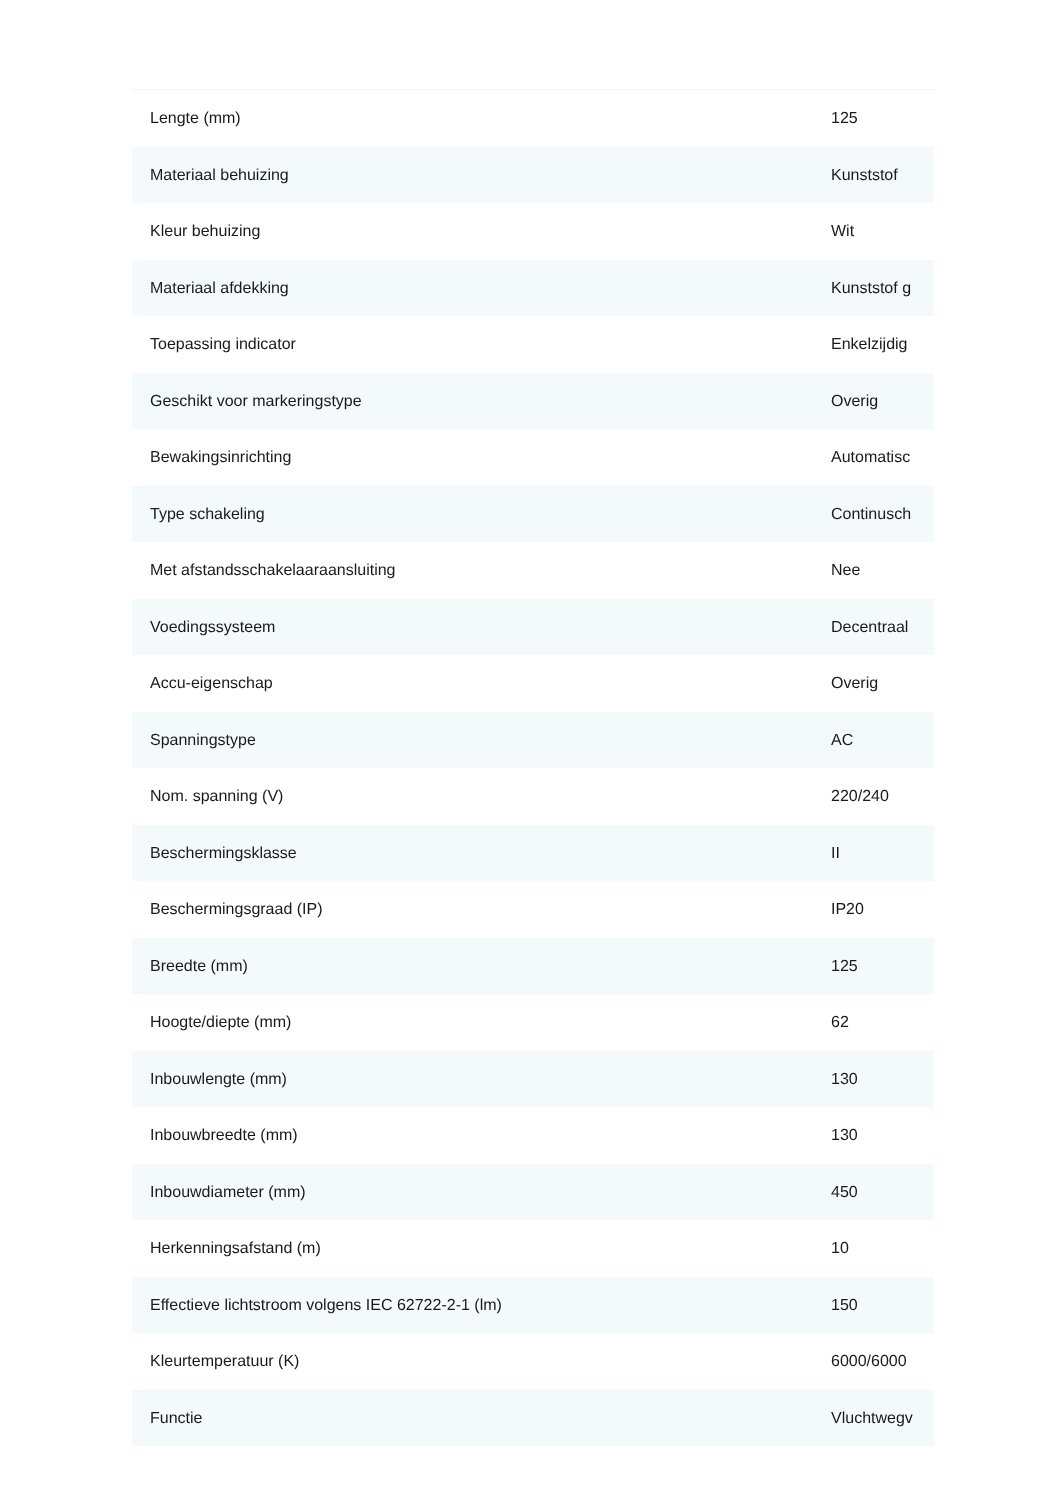| Lengte (mm) | 125 |
| Materiaal behuizing | Kunststof |
| Kleur behuizing | Wit |
| Materiaal afdekking | Kunststof g |
| Toepassing indicator | Enkelzijdig |
| Geschikt voor markeringstype | Overig |
| Bewakingsinrichting | Automatisc |
| Type schakeling | Continusch |
| Met afstandsschakelaaraansluiting | Nee |
| Voedingssysteem | Decentraal |
| Accu-eigenschap | Overig |
| Spanningstype | AC |
| Nom. spanning (V) | 220/240 |
| Beschermingsklasse | II |
| Beschermingsgraad (IP) | IP20 |
| Breedte (mm) | 125 |
| Hoogte/diepte (mm) | 62 |
| Inbouwlengte (mm) | 130 |
| Inbouwbreedte (mm) | 130 |
| Inbouwdiameter (mm) | 450 |
| Herkenningsafstand (m) | 10 |
| Effectieve lichtstroom volgens IEC 62722-2-1 (lm) | 150 |
| Kleurtemperatuur (K) | 6000/6000 |
| Functie | Vluchtwegv |